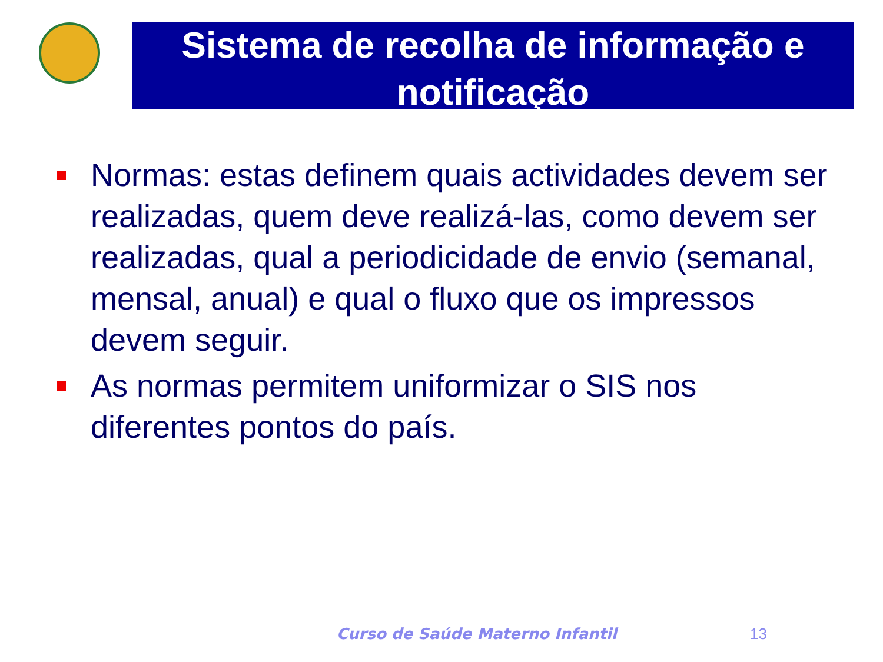Sistema de recolha de informação e notificação
Normas: estas definem quais actividades devem ser realizadas, quem deve realizá-las, como devem ser realizadas, qual a periodicidade de envio (semanal, mensal, anual) e qual o fluxo que os impressos devem seguir.
As normas permitem uniformizar o SIS nos diferentes pontos do país.
Curso de Saúde Materno Infantil
13